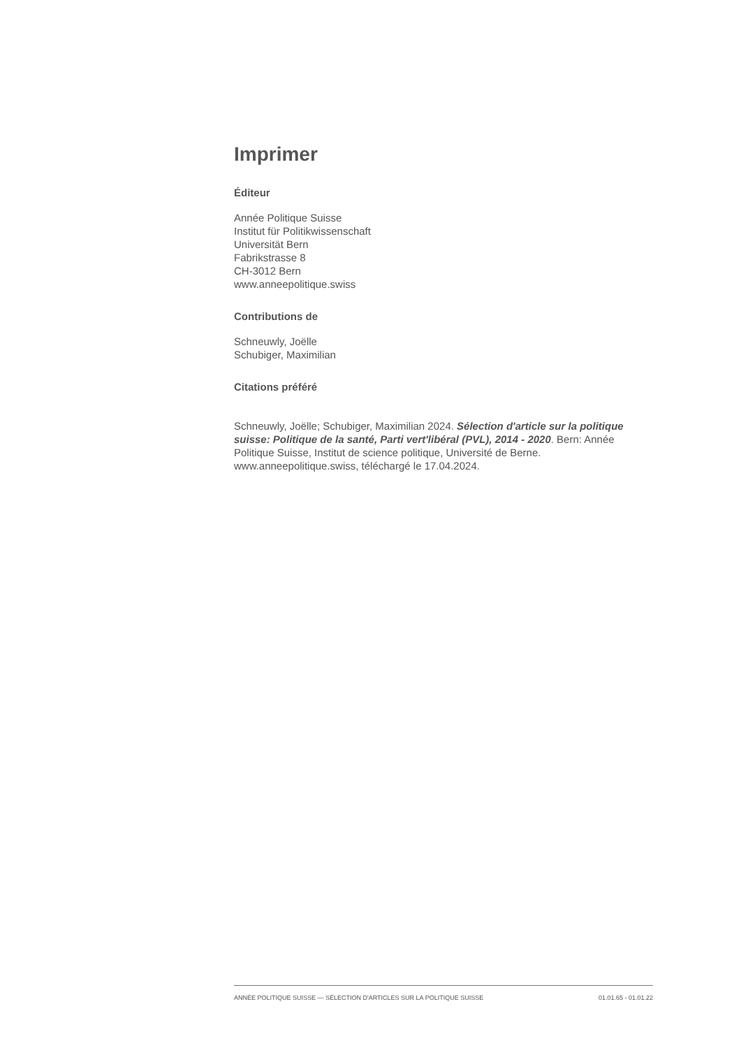Imprimer
Éditeur
Année Politique Suisse
Institut für Politikwissenschaft
Universität Bern
Fabrikstrasse 8
CH-3012 Bern
www.anneepolitique.swiss
Contributions de
Schneuwly, Joëlle
Schubiger, Maximilian
Citations préféré
Schneuwly, Joëlle; Schubiger, Maximilian 2024. Sélection d'article sur la politique suisse: Politique de la santé, Parti vert'libéral (PVL), 2014 - 2020. Bern: Année Politique Suisse, Institut de science politique, Université de Berne. www.anneepolitique.swiss, téléchargé le 17.04.2024.
ANNÉE POLITIQUE SUISSE — SÉLECTION D'ARTICLES SUR LA POLITIQUE SUISSE 01.01.65 - 01.01.22